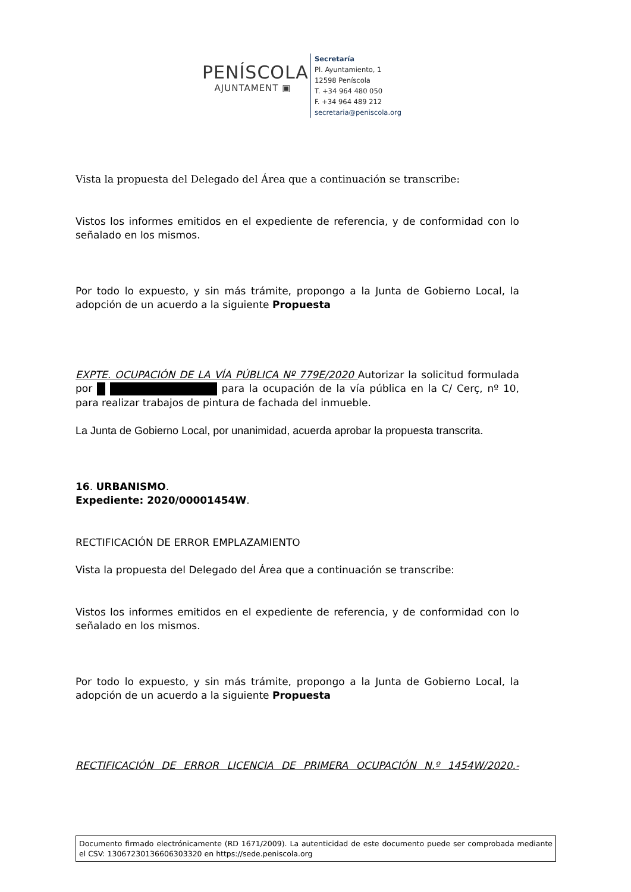PENÍSCOLA
AJUNTAMENT ▣
Secretaría
Pl. Ayuntamiento, 1
12598 Peníscola
T. +34 964 480 050
F. +34 964 489 212
secretaria@peniscola.org
Vista la propuesta del Delegado del Área que a continuación se transcribe:
Vistos los informes emitidos en el expediente de referencia, y de conformidad con lo señalado en los mismos.
Por todo lo expuesto, y sin más trámite, propongo a la Junta de Gobierno Local, la adopción de un acuerdo a la siguiente Propuesta
EXPTE. OCUPACIÓN DE LA VÍA PÚBLICA Nº 779E/2020 Autorizar la solicitud formulada por para la ocupación de la vía pública en la C/ Cerç, nº 10, para realizar trabajos de pintura de fachada del inmueble.
La Junta de Gobierno Local, por unanimidad, acuerda aprobar la propuesta transcrita.
16. URBANISMO.
Expediente: 2020/00001454W.
RECTIFICACIÓN DE ERROR EMPLAZAMIENTO
Vista la propuesta del Delegado del Área que a continuación se transcribe:
Vistos los informes emitidos en el expediente de referencia, y de conformidad con lo señalado en los mismos.
Por todo lo expuesto, y sin más trámite, propongo a la Junta de Gobierno Local, la adopción de un acuerdo a la siguiente Propuesta
RECTIFICACIÓN DE ERROR LICENCIA DE PRIMERA OCUPACIÓN N.º 1454W/2020.-
Documento firmado electrónicamente (RD 1671/2009). La autenticidad de este documento puede ser comprobada mediante el CSV: 13067230136606303320 en https://sede.peniscola.org